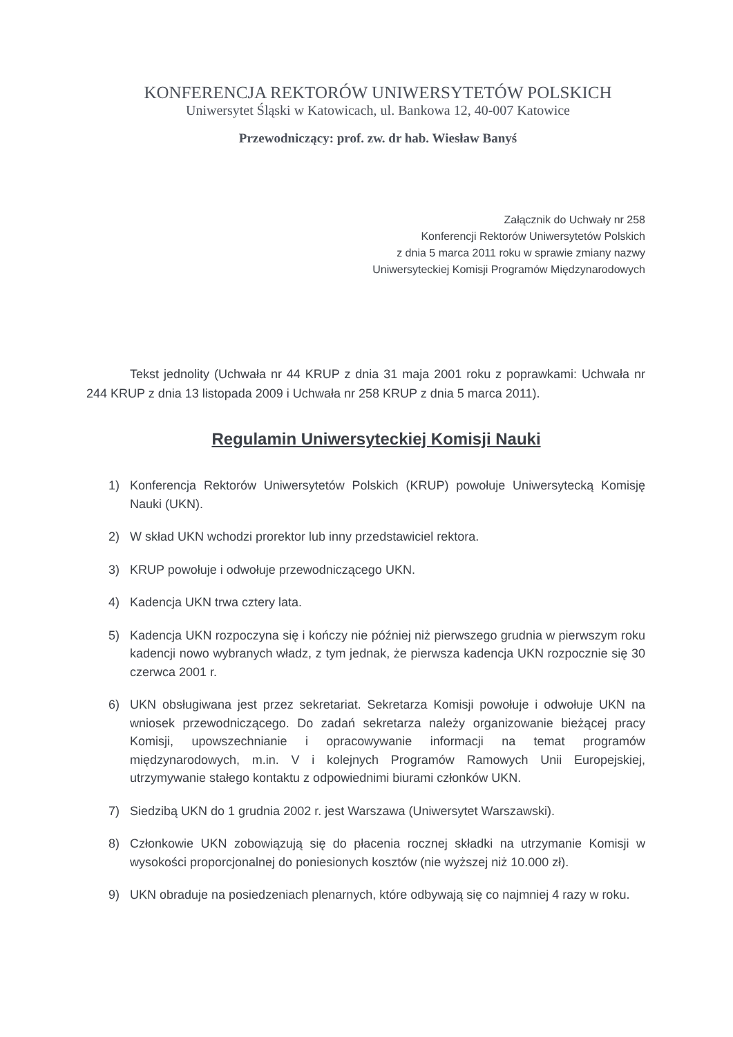KONFERENCJA REKTORÓW UNIWERSYTETÓW POLSKICH
Uniwersytet Śląski w Katowicach, ul. Bankowa 12, 40-007 Katowice
Przewodniczący: prof. zw. dr hab. Wiesław Banyś
Załącznik do Uchwały nr 258
Konferencji Rektorów Uniwersytetów Polskich
z dnia 5 marca 2011 roku w sprawie zmiany nazwy
Uniwersyteckiej Komisji Programów Międzynarodowych
Tekst jednolity (Uchwała nr 44 KRUP z dnia 31 maja 2001 roku z poprawkami: Uchwała nr 244 KRUP z dnia 13 listopada 2009 i Uchwała nr 258 KRUP z dnia 5 marca 2011).
Regulamin Uniwersyteckiej Komisji Nauki
1) Konferencja Rektorów Uniwersytetów Polskich (KRUP) powołuje Uniwersytecką Komisję Nauki (UKN).
2) W skład UKN wchodzi prorektor lub inny przedstawiciel rektora.
3) KRUP powołuje i odwołuje przewodniczącego UKN.
4) Kadencja UKN trwa cztery lata.
5) Kadencja UKN rozpoczyna się i kończy nie później niż pierwszego grudnia w pierwszym roku kadencji nowo wybranych władz, z tym jednak, że pierwsza kadencja UKN rozpocznie się 30 czerwca 2001 r.
6) UKN obsługiwana jest przez sekretariat. Sekretarza Komisji powołuje i odwołuje UKN na wniosek przewodniczącego. Do zadań sekretarza należy organizowanie bieżącej pracy Komisji, upowszechnianie i opracowywanie informacji na temat programów międzynarodowych, m.in. V i kolejnych Programów Ramowych Unii Europejskiej, utrzymywanie stałego kontaktu z odpowiednimi biurami członków UKN.
7) Siedzibą UKN do 1 grudnia 2002 r. jest Warszawa (Uniwersytet Warszawski).
8) Członkowie UKN zobowiązują się do płacenia rocznej składki na utrzymanie Komisji w wysokości proporcjonalnej do poniesionych kosztów (nie wyższej niż 10.000 zł).
9) UKN obraduje na posiedzeniach plenarnych, które odbywają się co najmniej 4 razy w roku.